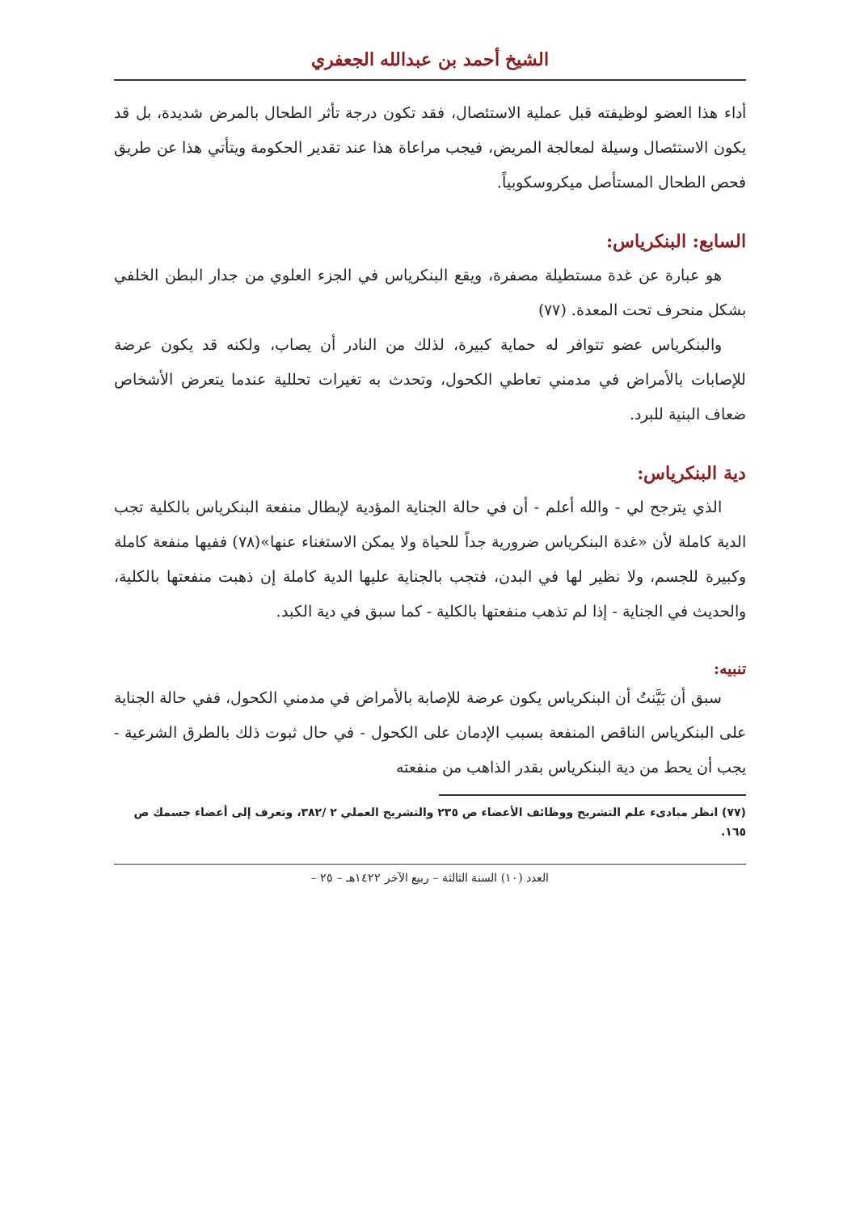الشيخ أحمد بن عبدالله الجعفري
أداء هذا العضو لوظيفته قبل عملية الاستئصال، فقد تكون درجة تأثر الطحال بالمرض شديدة، بل قد يكون الاستئصال وسيلة لمعالجة المريض، فيجب مراعاة هذا عند تقدير الحكومة ويتأتي هذا عن طريق فحص الطحال المستأصل ميكروسكوبياً.
السابع: البنكرياس:
هو عبارة عن غدة مستطيلة مصفرة، ويقع البنكرياس في الجزء العلوي من جدار البطن الخلفي بشكل منحرف تحت المعدة. (٧٧)
والبنكرياس عضو تتوافر له حماية كبيرة، لذلك من النادر أن يصاب، ولكنه قد يكون عرضة للإصابات بالأمراض في مدمني تعاطي الكحول، وتحدث به تغيرات تحللية عندما يتعرض الأشخاص ضعاف البنية للبرد.
دية البنكرياس:
الذي يترجح لي - والله أعلم - أن في حالة الجناية المؤدية لإبطال منفعة البنكرياس بالكلية تجب الدية كاملة لأن «غدة البنكرياس ضرورية جداً للحياة ولا يمكن الاستغناء عنها»(٧٨) ففيها منفعة كاملة وكبيرة للجسم، ولا نظير لها في البدن، فتجب بالجناية عليها الدية كاملة إن ذهبت منفعتها بالكلية، والحديث في الجناية - إذا لم تذهب منفعتها بالكلية - كما سبق في دية الكبد.
تنبيه:
سبق أن بَيَّنتُ أن البنكرياس يكون عرضة للإصابة بالأمراض في مدمني الكحول، ففي حالة الجناية على البنكرياس الناقص المنفعة بسبب الإدمان على الكحول - في حال ثبوت ذلك بالطرق الشرعية - يجب أن يحط من دية البنكرياس بقدر الذاهب من منفعته
(٧٧) انظر مبادىء علم التشريح ووظائف الأعضاء ص ٢٣٥ والتشريح العملي ٢ /٣٨٢، وتعرف إلى أعضاء جسمك ص ١٦٥.
العدد (١٠) السنة الثالثة – ربيع الآخر ١٤٢٢هـ – ٢٥ –